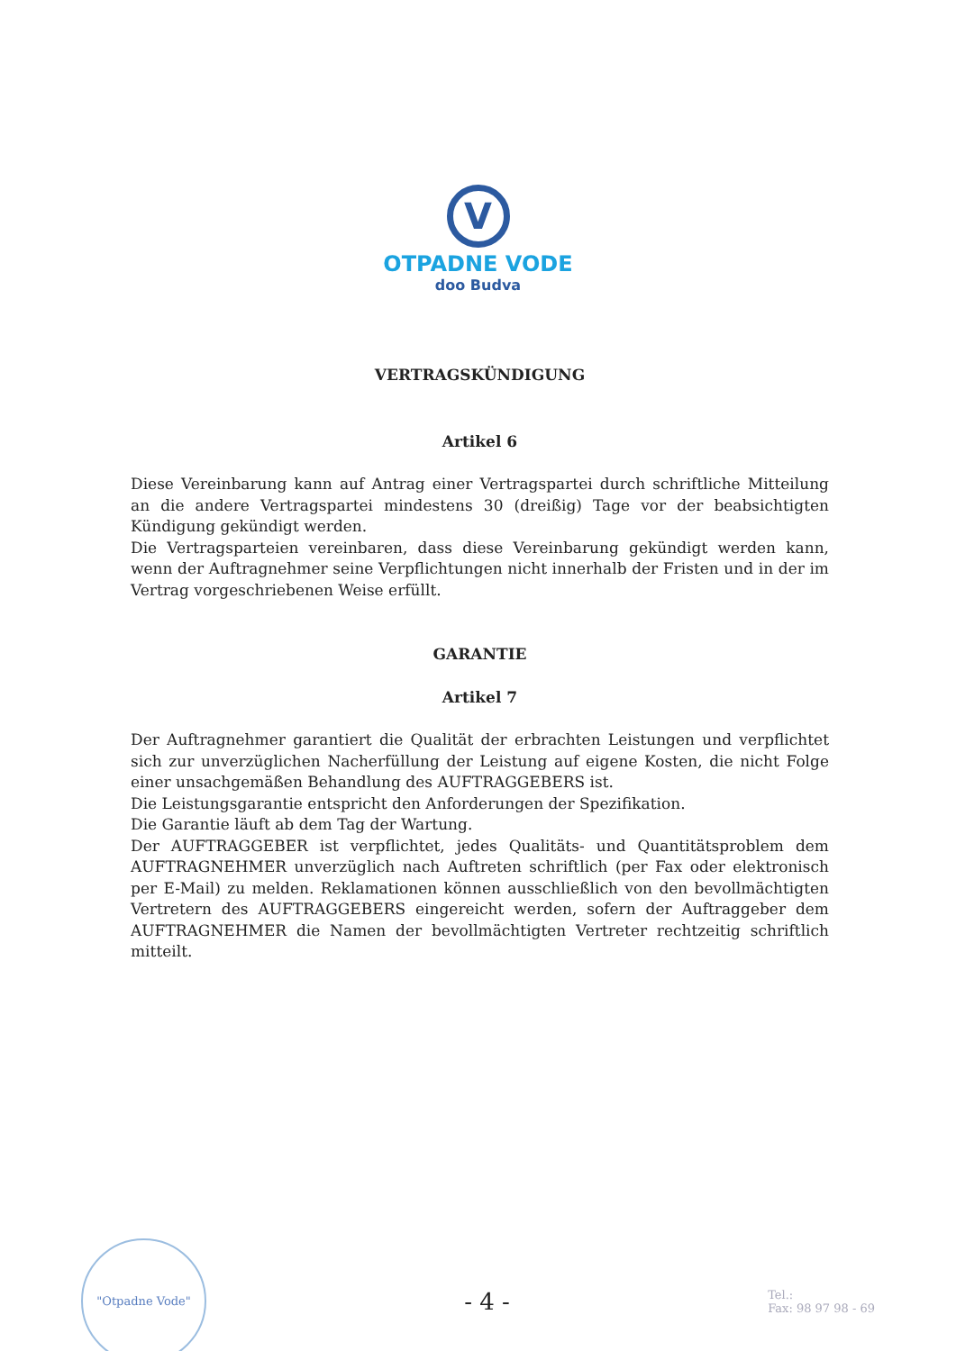V
OTPADNE VODE
doo Budva
VERTRAGSKÜNDIGUNG
Artikel 6
Diese Vereinbarung kann auf Antrag einer Vertragspartei durch schriftliche Mitteilung an die andere Vertragspartei mindestens 30 (dreißig) Tage vor der beabsichtigten Kündigung gekündigt werden.
Die Vertragsparteien vereinbaren, dass diese Vereinbarung gekündigt werden kann, wenn der Auftragnehmer seine Verpflichtungen nicht innerhalb der Fristen und in der im Vertrag vorgeschriebenen Weise erfüllt.
GARANTIE
Artikel 7
Der Auftragnehmer garantiert die Qualität der erbrachten Leistungen und verpflichtet sich zur unverzüglichen Nacherfüllung der Leistung auf eigene Kosten, die nicht Folge einer unsachgemäßen Behandlung des AUFTRAGGEBERS ist.
Die Leistungsgarantie entspricht den Anforderungen der Spezifikation.
Die Garantie läuft ab dem Tag der Wartung.
Der AUFTRAGGEBER ist verpflichtet, jedes Qualitäts- und Quantitätsproblem dem AUFTRAGNEHMER unverzüglich nach Auftreten schriftlich (per Fax oder elektronisch per E-Mail) zu melden. Reklamationen können ausschließlich von den bevollmächtigten Vertretern des AUFTRAGGEBERS eingereicht werden, sofern der Auftraggeber dem AUFTRAGNEHMER die Namen der bevollmächtigten Vertreter rechtzeitig schriftlich mitteilt.
"Otpadne Vode"
- 4 -
Tel.:
Fax: 98 97 98 - 69